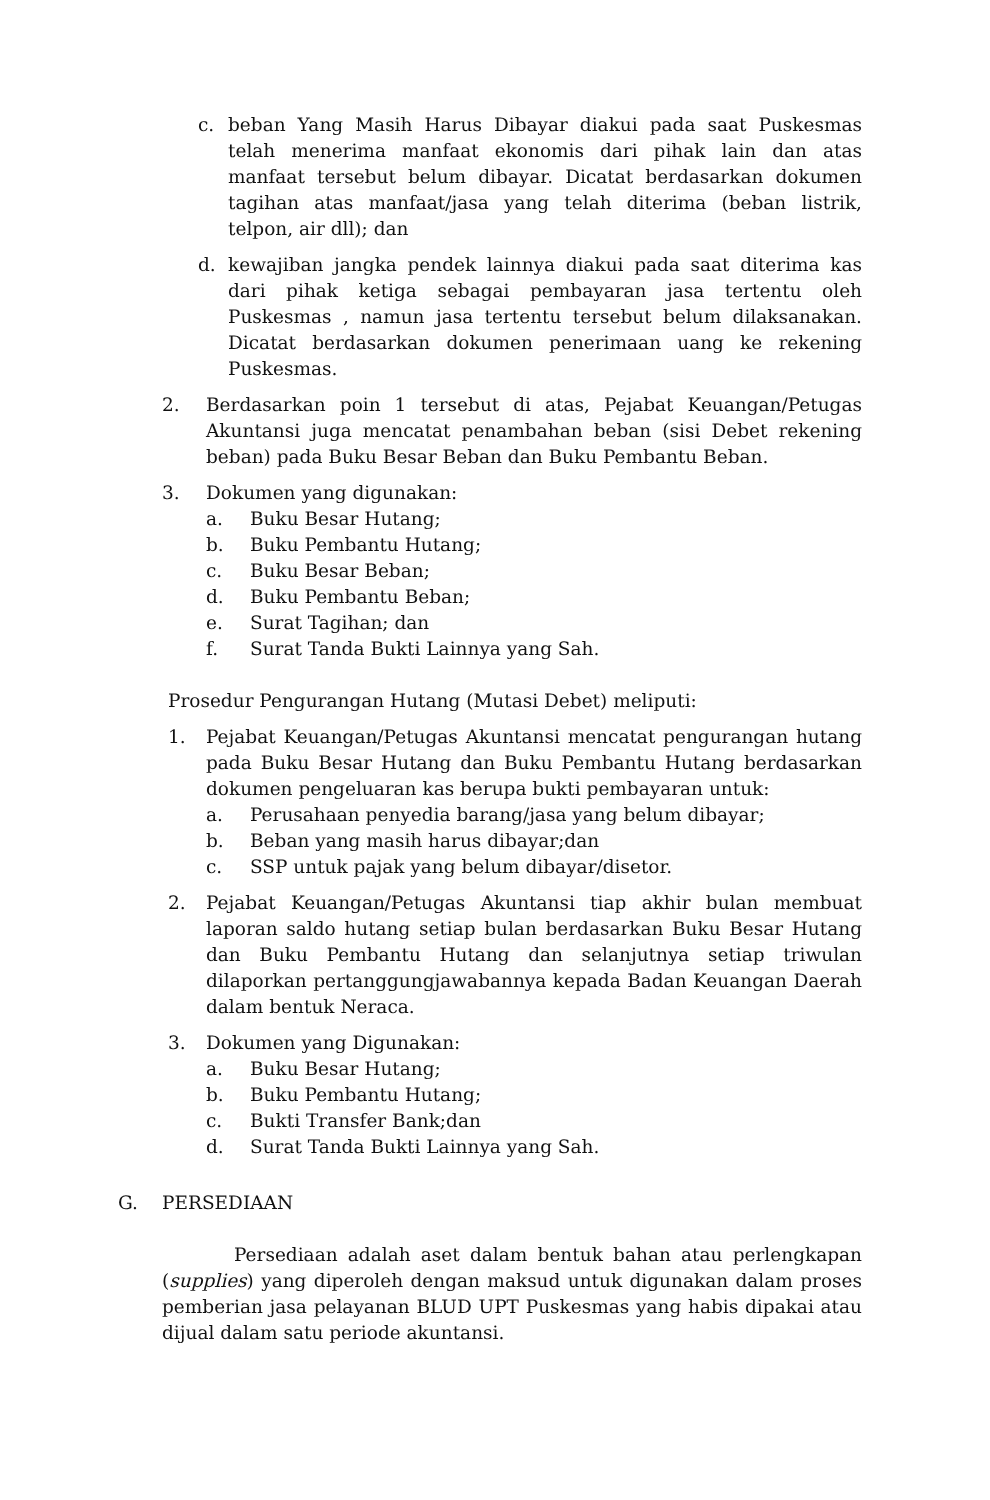c. beban Yang Masih Harus Dibayar diakui pada saat Puskesmas telah menerima manfaat ekonomis dari pihak lain dan atas manfaat tersebut belum dibayar. Dicatat berdasarkan dokumen tagihan atas manfaat/jasa yang telah diterima (beban listrik, telpon, air dll); dan
d. kewajiban jangka pendek lainnya diakui pada saat diterima kas dari pihak ketiga sebagai pembayaran jasa tertentu oleh Puskesmas , namun jasa tertentu tersebut belum dilaksanakan. Dicatat berdasarkan dokumen penerimaan uang ke rekening Puskesmas.
2. Berdasarkan poin 1 tersebut di atas, Pejabat Keuangan/Petugas Akuntansi juga mencatat penambahan beban (sisi Debet rekening beban) pada Buku Besar Beban dan Buku Pembantu Beban.
3. Dokumen yang digunakan:
a. Buku Besar Hutang;
b. Buku Pembantu Hutang;
c. Buku Besar Beban;
d. Buku Pembantu Beban;
e. Surat Tagihan; dan
f. Surat Tanda Bukti Lainnya yang Sah.
Prosedur Pengurangan Hutang (Mutasi Debet) meliputi:
1. Pejabat Keuangan/Petugas Akuntansi mencatat pengurangan hutang pada Buku Besar Hutang dan Buku Pembantu Hutang berdasarkan dokumen pengeluaran kas berupa bukti pembayaran untuk:
a. Perusahaan penyedia barang/jasa yang belum dibayar;
b. Beban yang masih harus dibayar;dan
c. SSP untuk pajak yang belum dibayar/disetor.
2. Pejabat Keuangan/Petugas Akuntansi tiap akhir bulan membuat laporan saldo hutang setiap bulan berdasarkan Buku Besar Hutang dan Buku Pembantu Hutang dan selanjutnya setiap triwulan dilaporkan pertanggungjawabannya kepada Badan Keuangan Daerah dalam bentuk Neraca.
3. Dokumen yang Digunakan:
a. Buku Besar Hutang;
b. Buku Pembantu Hutang;
c. Bukti Transfer Bank;dan
d. Surat Tanda Bukti Lainnya yang Sah.
G. PERSEDIAAN
Persediaan adalah aset dalam bentuk bahan atau perlengkapan (supplies) yang diperoleh dengan maksud untuk digunakan dalam proses pemberian jasa pelayanan BLUD UPT Puskesmas yang habis dipakai atau dijual dalam satu periode akuntansi.